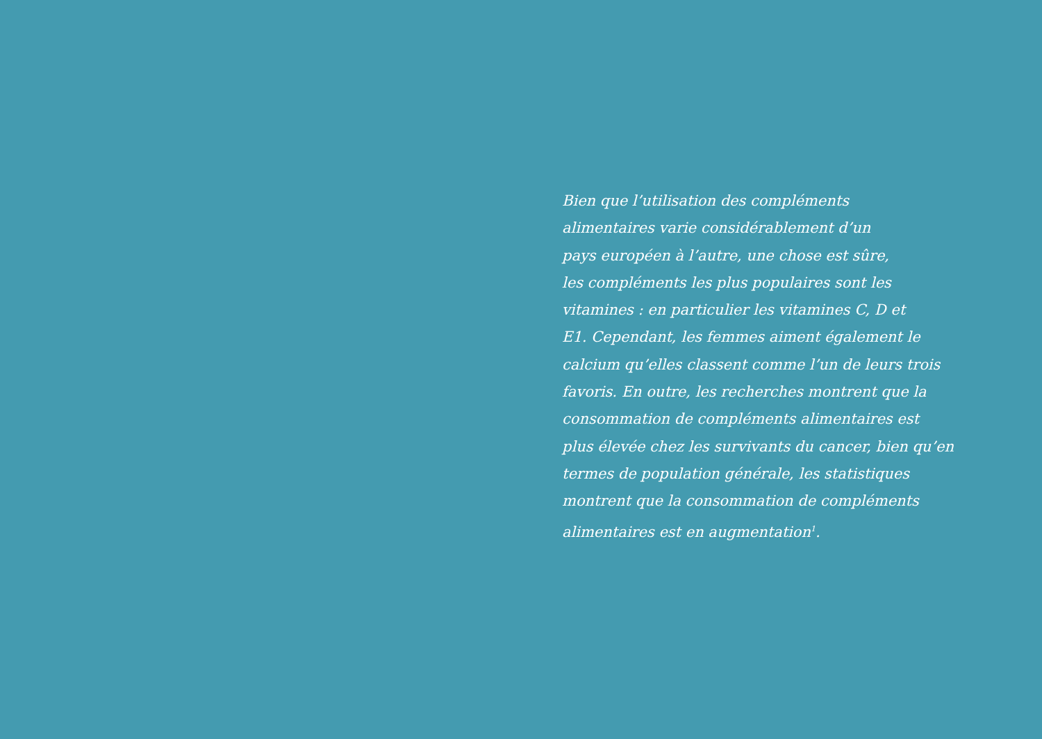Bien que l’utilisation des compléments
alimentaires varie considérablement d’un
pays européen à l’autre, une chose est sûre,
les compléments les plus populaires sont les
vitamines : en particulier les vitamines C, D et
E1. Cependant, les femmes aiment également le
calcium qu’elles classent comme l’un de leurs trois
favoris. En outre, les recherches montrent que la
consommation de compléments alimentaires est
plus élevée chez les survivants du cancer, bien qu’en
termes de population générale, les statistiques
montrent que la consommation de compléments
alimentaires est en augmentation<sup>1</sup>.